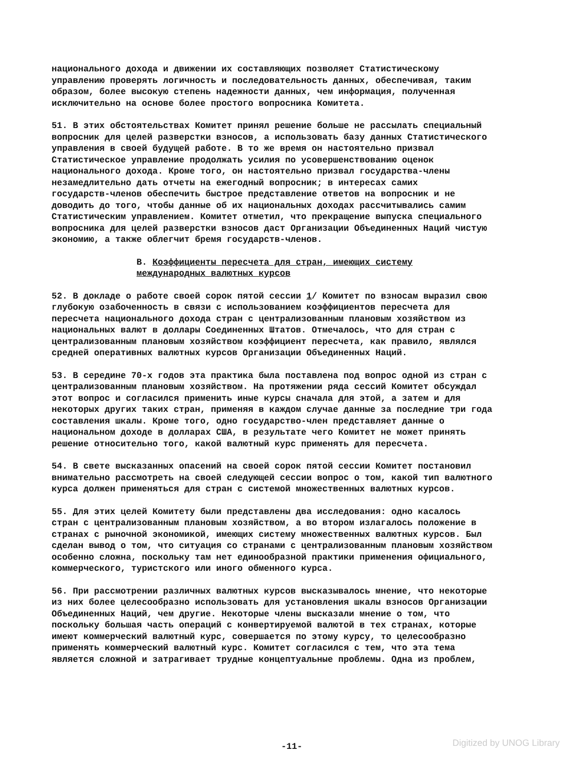национального дохода и движении их составляющих позволяет Статистическому управлению проверять логичность и последовательность данных, обеспечивая, таким образом, более высокую степень надежности данных, чем информация, полученная исключительно на основе более простого вопросника Комитета.
51. В этих обстоятельствах Комитет принял решение больше не рассылать специальный вопросник для целей разверстки взносов, а использовать базу данных Статистического управления в своей будущей работе. В то же время он настоятельно призвал Статистическое управление продолжать усилия по усовершенствованию оценок национального дохода. Кроме того, он настоятельно призвал государства-члены незамедлительно дать отчеты на ежегодный вопросник; в интересах самих государств-членов обеспечить быстрое представление ответов на вопросник и не доводить до того, чтобы данные об их национальных доходах рассчитывались самим Статистическим управлением. Комитет отметил, что прекращение выпуска специального вопросника для целей разверстки взносов даст Организации Объединенных Наций чистую экономию, а также облегчит бремя государств-членов.
B. Коэффициенты пересчета для стран, имеющих систему международных валютных курсов
52. В докладе о работе своей сорок пятой сессии 1/ Комитет по взносам выразил свою глубокую озабоченность в связи с использованием коэффициентов пересчета для пересчета национального дохода стран с централизованным плановым хозяйством из национальных валют в доллары Соединенных Штатов. Отмечалось, что для стран с централизованным плановым хозяйством коэффициент пересчета, как правило, являлся средней оперативных валютных курсов Организации Объединенных Наций.
53. В середине 70-х годов эта практика была поставлена под вопрос одной из стран с централизованным плановым хозяйством. На протяжении ряда сессий Комитет обсуждал этот вопрос и согласился применить иные курсы сначала для этой, а затем и для некоторых других таких стран, применяя в каждом случае данные за последние три года составления шкалы. Кроме того, одно государство-член представляет данные о национальном доходе в долларах США, в результате чего Комитет не может принять решение относительно того, какой валютный курс применять для пересчета.
54. В свете высказанных опасений на своей сорок пятой сессии Комитет постановил внимательно рассмотреть на своей следующей сессии вопрос о том, какой тип валютного курса должен применяться для стран с системой множественных валютных курсов.
55. Для этих целей Комитету были представлены два исследования: одно касалось стран с централизованным плановым хозяйством, а во втором излагалось положение в странах с рыночной экономикой, имеющих систему множественных валютных курсов. Был сделан вывод о том, что ситуация со странами с централизованным плановым хозяйством особенно сложна, поскольку там нет единообразной практики применения официального, коммерческого, туристского или иного обменного курса.
56. При рассмотрении различных валютных курсов высказывалось мнение, что некоторые из них более целесообразно использовать для установления шкалы взносов Организации Объединенных Наций, чем другие. Некоторые члены высказали мнение о том, что поскольку большая часть операций с конвертируемой валютой в тех странах, которые имеют коммерческий валютный курс, совершается по этому курсу, то целесообразно применять коммерческий валютный курс. Комитет согласился с тем, что эта тема является сложной и затрагивает трудные концептуальные проблемы. Одна из проблем,
-11-
Digitized by UNOG Library